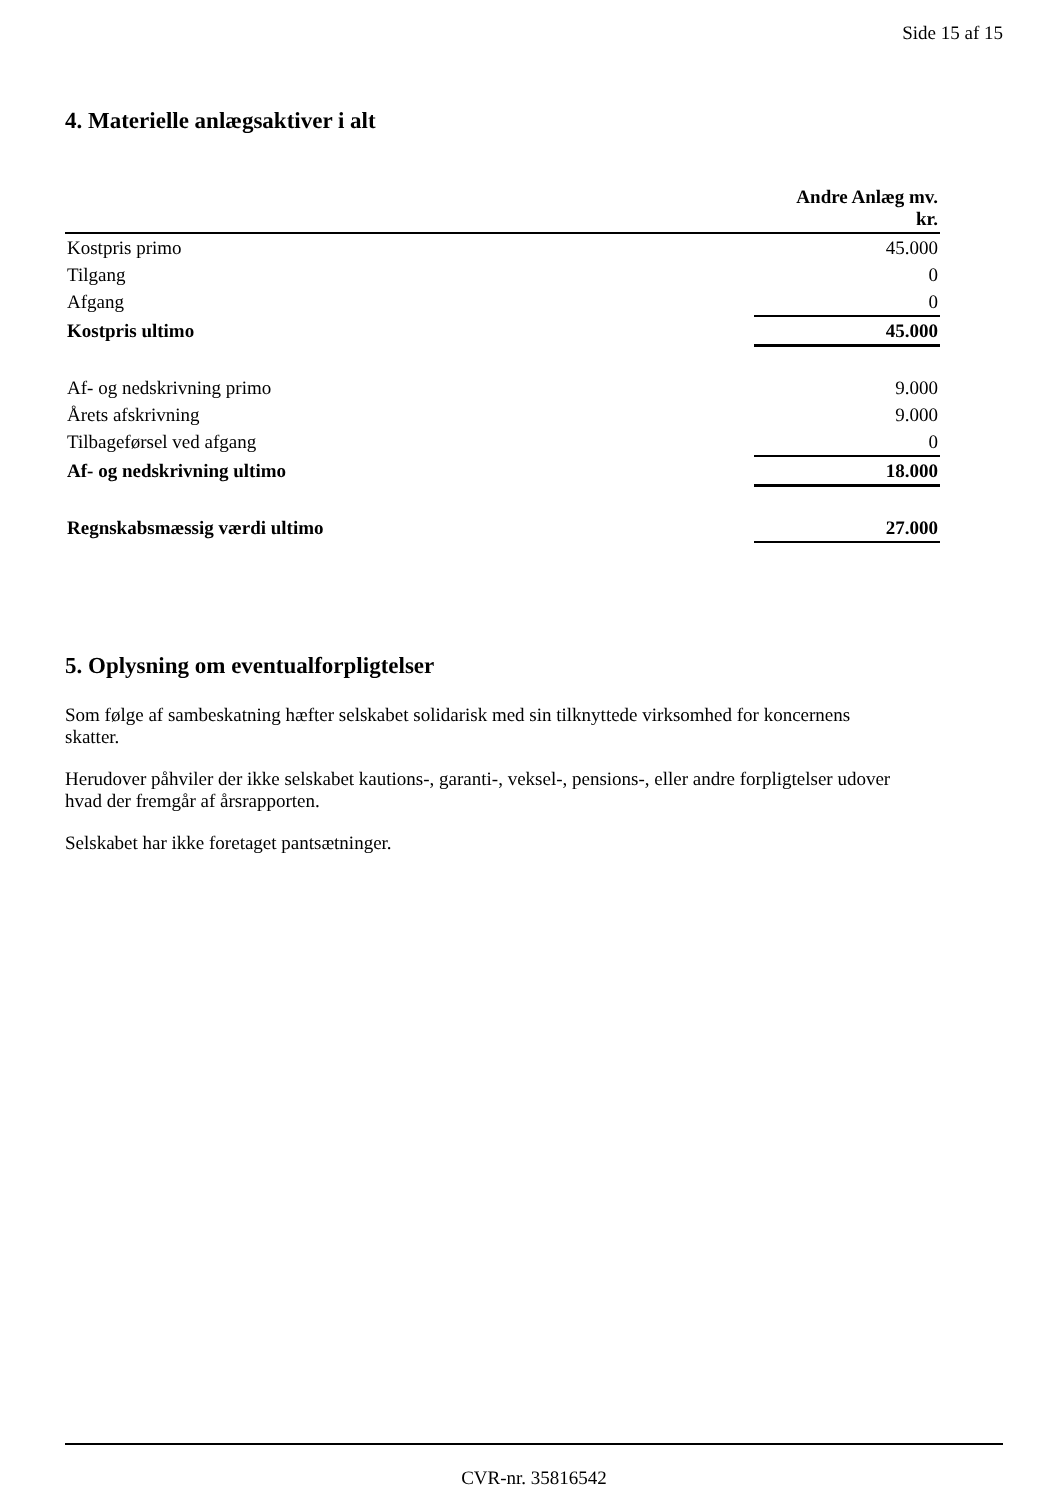Side 15 af 15
4. Materielle anlægsaktiver i alt
| | Andre Anlæg mv. kr. |
| --- | --- |
| Kostpris primo | 45.000 |
| Tilgang | 0 |
| Afgang | 0 |
| Kostpris ultimo | 45.000 |
| Af- og nedskrivning primo | 9.000 |
| Årets afskrivning | 9.000 |
| Tilbageførsel ved afgang | 0 |
| Af- og nedskrivning ultimo | 18.000 |
| Regnskabsmæssig værdi ultimo | 27.000 |
5. Oplysning om eventualforpligtelser
Som følge af sambeskatning hæfter selskabet solidarisk med sin tilknyttede virksomhed for koncernens skatter.
Herudover påhviler der ikke selskabet kautions-, garanti-, veksel-, pensions-, eller andre forpligtelser udover hvad der fremgår af årsrapporten.
Selskabet har ikke foretaget pantsætninger.
CVR-nr. 35816542